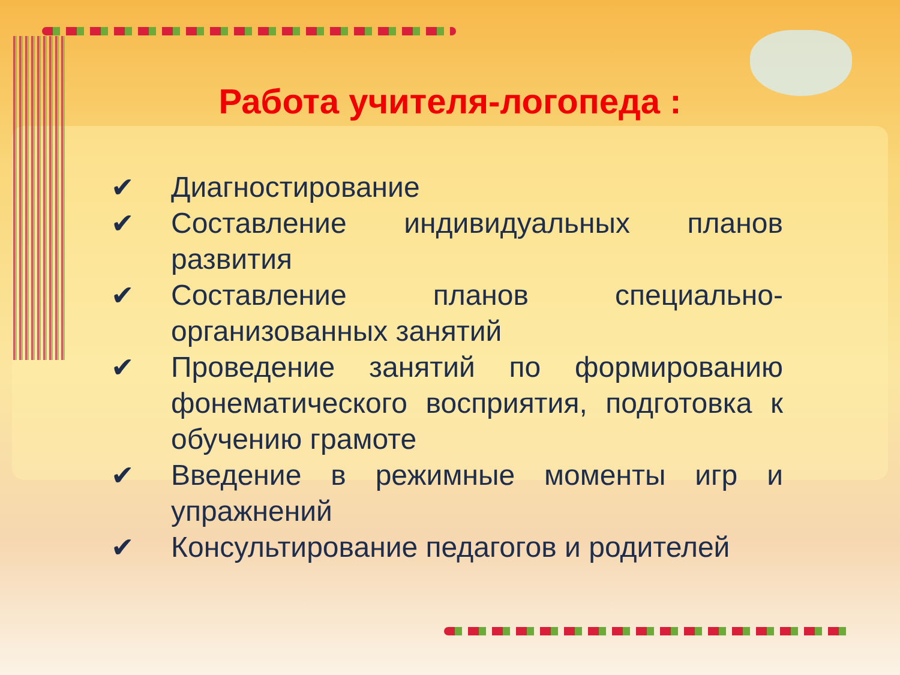Работа учителя-логопеда :
✔ Диагностирование
✔ Составление индивидуальных планов развития
✔ Составление планов специально-организованных занятий
✔ Проведение занятий по формированию фонематического восприятия, подготовка к обучению грамоте
✔ Введение в режимные моменты игр и упражнений
✔ Консультирование педагогов и родителей